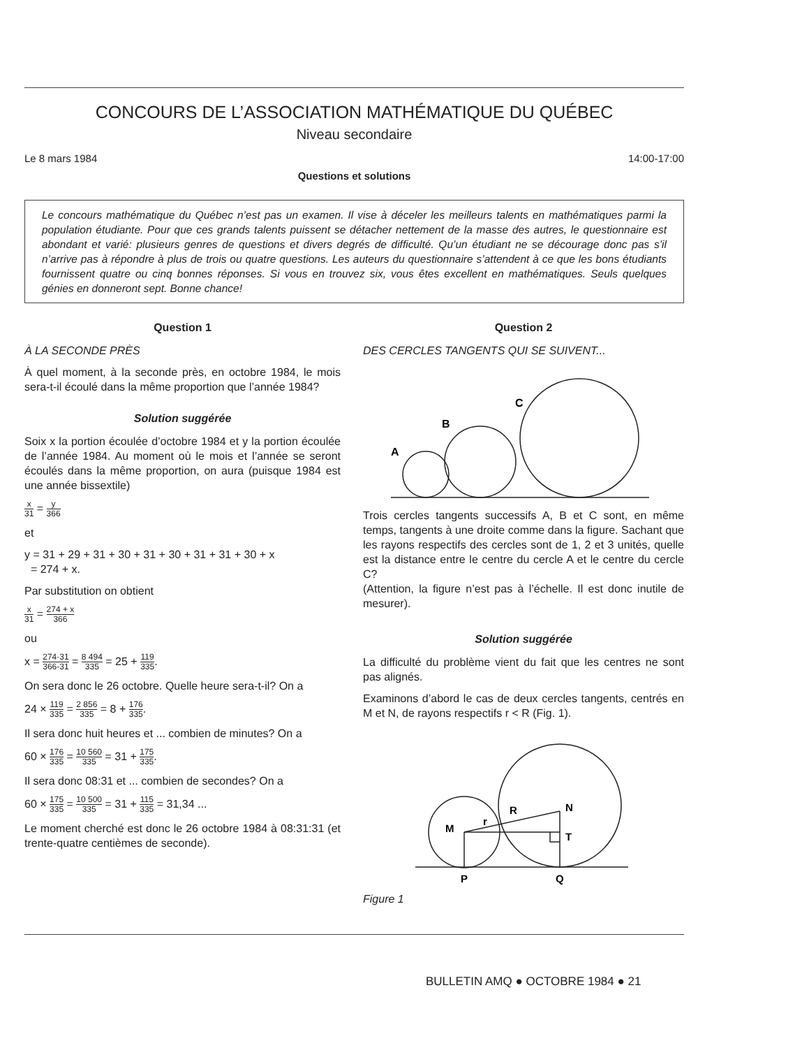CONCOURS DE L’ASSOCIATION MATHÉMATIQUE DU QUÉBEC
Niveau secondaire
Le 8 mars 1984 14:00-17:00
Questions et solutions
Le concours mathématique du Québec n’est pas un examen. Il vise à déceler les meilleurs talents en mathématiques parmi la population étudiante. Pour que ces grands talents puissent se détacher nettement de la masse des autres, le questionnaire est abondant et varié: plusieurs genres de questions et divers degrés de difficulté. Qu’un étudiant ne se décourage donc pas s’il n’arrive pas à répondre à plus de trois ou quatre questions. Les auteurs du questionnaire s’attendent à ce que les bons étudiants fournissent quatre ou cinq bonnes réponses. Si vous en trouvez six, vous êtes excellent en mathématiques. Seuls quelques génies en donneront sept. Bonne chance!
Question 1
À LA SECONDE PRÈS
À quel moment, à la seconde près, en octobre 1984, le mois sera-t-il écoulé dans la même proportion que l’année 1984?
Solution suggérée
Soix x la portion écoulée d’octobre 1984 et y la portion écoulée de l’année 1984. Au moment où le mois et l’année se seront écoulés dans la même proportion, on aura (puisque 1984 est une année bissextile)
x 31 = y 366
et
y = 31 + 29 + 31 + 30 + 31 + 30 + 31 + 31 + 30 + x
= 274 + x.
Par substitution on obtient
x 31 = 274 + x 366
ou
x = 274·31 366-31 = 8 494 335 = 25 + 119 335.
On sera donc le 26 octobre. Quelle heure sera-t-il? On a
24 × 119 335 = 2 856 335 = 8 + 176 335.
Il sera donc huit heures et ... combien de minutes? On a
60 × 176 335 = 10 560 335 = 31 + 175 335.
Il sera donc 08:31 et ... combien de secondes? On a
60 × 175 335 = 10 500 335 = 31 + 115 335 = 31,34 ...
Le moment cherché est donc le 26 octobre 1984 à 08:31:31 (et trente-quatre centièmes de seconde).
Question 2
DES CERCLES TANGENTS QUI SE SUIVENT...
A
B
C
Trois cercles tangents successifs A, B et C sont, en même temps, tangents à une droite comme dans la figure. Sachant que les rayons respectifs des cercles sont de 1, 2 et 3 unités, quelle est la distance entre le centre du cercle A et le centre du cercle C?
(Attention, la figure n’est pas à l’échelle. Il est donc inutile de mesurer).
Solution suggérée
La difficulté du problème vient du fait que les centres ne sont pas alignés.
Examinons d’abord le cas de deux cercles tangents, centrés en M et N, de rayons respectifs r < R (Fig. 1).
M
N
R
r
T
P
Q
Figure 1
BULLETIN AMQ ● OCTOBRE 1984 ● 21